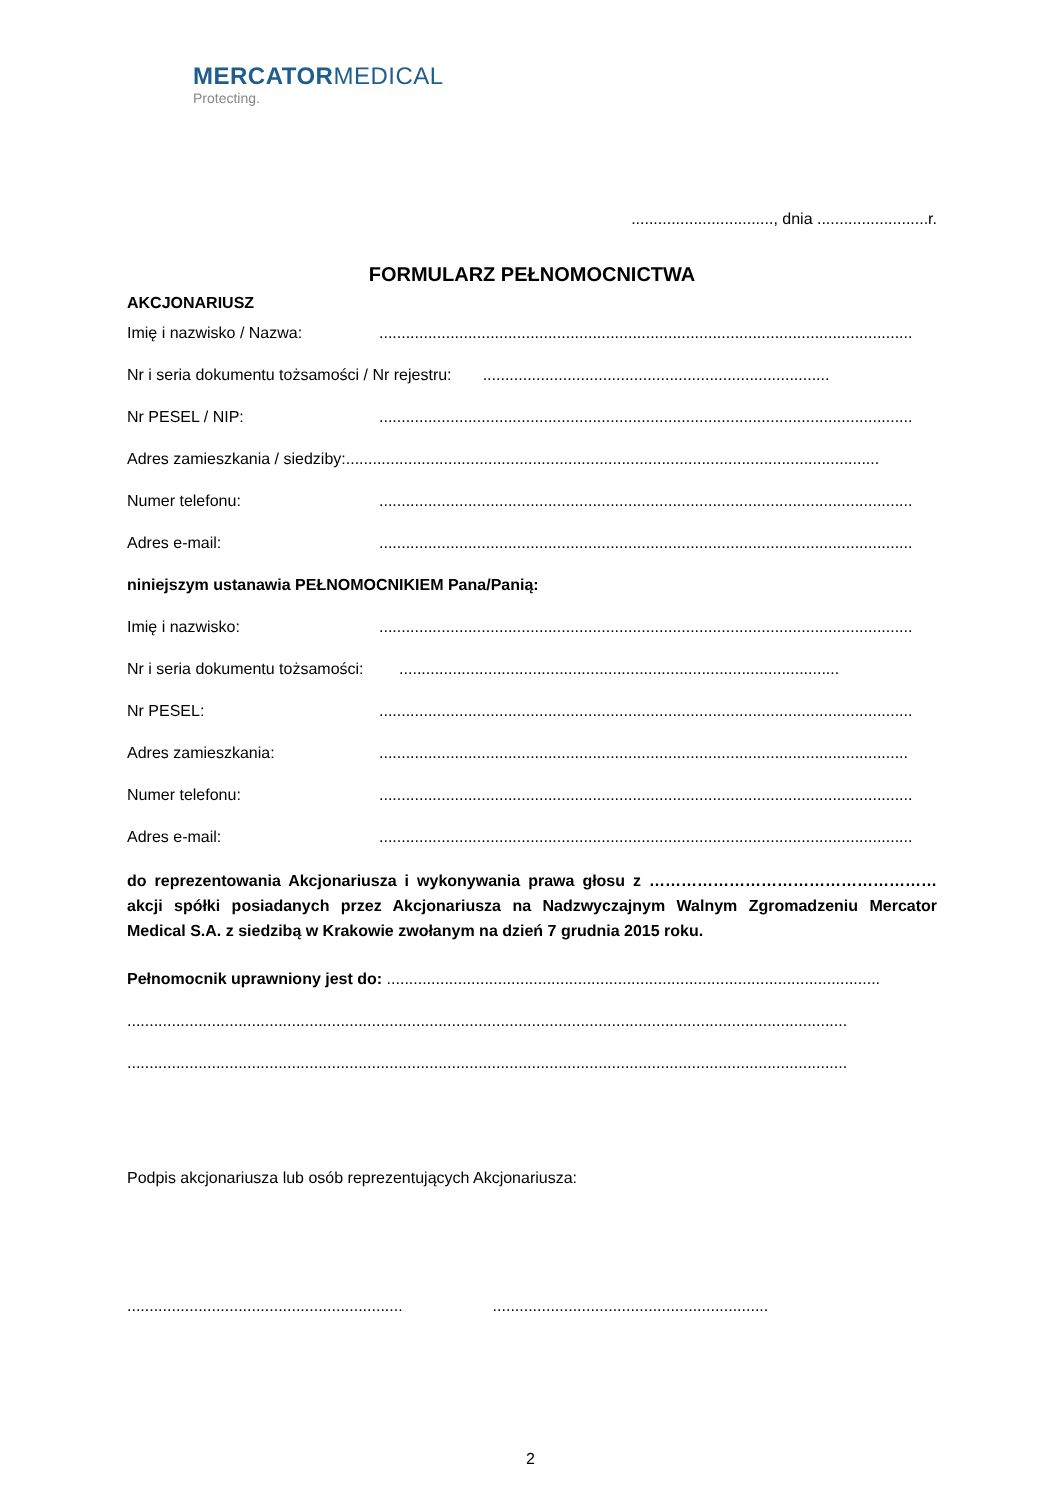MERCATORMEDICAL
Protecting.
................................, dnia .........................r.
FORMULARZ PEŁNOMOCNICTWA
AKCJONARIUSZ
Imię i nazwisko / Nazwa:........................................................................................................................
Nr i seria dokumentu tożsamości / Nr rejestru: ..............................................................................
Nr PESEL / NIP:........................................................................................................................
Adres zamieszkania / siedziby: ........................................................................................................................
Numer telefonu:........................................................................................................................
Adres e-mail:........................................................................................................................
niniejszym ustanawia PEŁNOMOCNIKIEM Pana/Panią:
Imię i nazwisko:........................................................................................................................
Nr i seria dokumentu tożsamości: ...................................................................................................
Nr PESEL:........................................................................................................................
Adres zamieszkania:.......................................................................................................................
Numer telefonu:........................................................................................................................
Adres e-mail:........................................................................................................................
do reprezentowania Akcjonariusza i wykonywania prawa głosu z ……………………………………………… akcji spółki posiadanych przez Akcjonariusza na Nadzwyczajnym Walnym Zgromadzeniu Mercator Medical S.A. z siedzibą w Krakowie zwołanym na dzień 7 grudnia 2015 roku.
Pełnomocnik uprawniony jest do: ...............................................................................................................
..................................................................................................................................................................
..................................................................................................................................................................
Podpis akcjonariusza lub osób reprezentujących Akcjonariusza:
............................................................................................................................
2